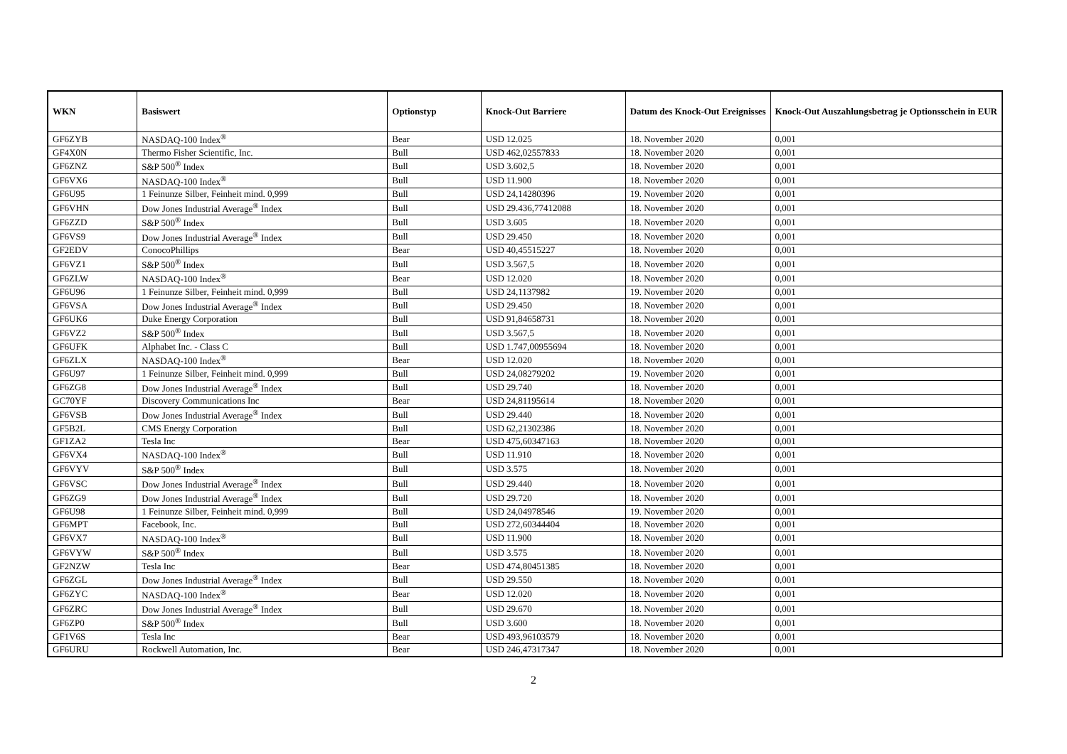| WKN | Basiswert | Optionstyp | Knock-Out Barriere | Datum des Knock-Out Ereignisses | Knock-Out Auszahlungsbetrag je Optionsschein in EUR |
| --- | --- | --- | --- | --- | --- |
| GF6ZYB | NASDAQ-100 Index<sup>®</sup> | Bear | USD 12.025 | 18. November 2020 | 0,001 |
| GF4X0N | Thermo Fisher Scientific, Inc. | Bull | USD 462,02557833 | 18. November 2020 | 0,001 |
| GF6ZNZ | S&P 500<sup>®</sup> Index | Bull | USD 3.602,5 | 18. November 2020 | 0,001 |
| GF6VX6 | NASDAQ-100 Index<sup>®</sup> | Bull | USD 11.900 | 18. November 2020 | 0,001 |
| GF6U95 | 1 Feinunze Silber, Feinheit mind. 0,999 | Bull | USD 24,14280396 | 19. November 2020 | 0,001 |
| GF6VHN | Dow Jones Industrial Average<sup>®</sup> Index | Bull | USD 29.436,77412088 | 18. November 2020 | 0,001 |
| GF6ZZD | S&P 500<sup>®</sup> Index | Bull | USD 3.605 | 18. November 2020 | 0,001 |
| GF6VS9 | Dow Jones Industrial Average<sup>®</sup> Index | Bull | USD 29.450 | 18. November 2020 | 0,001 |
| GF2EDV | ConocoPhillips | Bear | USD 40,45515227 | 18. November 2020 | 0,001 |
| GF6VZ1 | S&P 500<sup>®</sup> Index | Bull | USD 3.567,5 | 18. November 2020 | 0,001 |
| GF6ZLW | NASDAQ-100 Index<sup>®</sup> | Bear | USD 12.020 | 18. November 2020 | 0,001 |
| GF6U96 | 1 Feinunze Silber, Feinheit mind. 0,999 | Bull | USD 24,1137982 | 19. November 2020 | 0,001 |
| GF6VSA | Dow Jones Industrial Average<sup>®</sup> Index | Bull | USD 29.450 | 18. November 2020 | 0,001 |
| GF6UK6 | Duke Energy Corporation | Bull | USD 91,84658731 | 18. November 2020 | 0,001 |
| GF6VZ2 | S&P 500<sup>®</sup> Index | Bull | USD 3.567,5 | 18. November 2020 | 0,001 |
| GF6UFK | Alphabet Inc. - Class C | Bull | USD 1.747,00955694 | 18. November 2020 | 0,001 |
| GF6ZLX | NASDAQ-100 Index<sup>®</sup> | Bear | USD 12.020 | 18. November 2020 | 0,001 |
| GF6U97 | 1 Feinunze Silber, Feinheit mind. 0,999 | Bull | USD 24,08279202 | 19. November 2020 | 0,001 |
| GF6ZG8 | Dow Jones Industrial Average<sup>®</sup> Index | Bull | USD 29.740 | 18. November 2020 | 0,001 |
| GC70YF | Discovery Communications Inc | Bear | USD 24,81195614 | 18. November 2020 | 0,001 |
| GF6VSB | Dow Jones Industrial Average<sup>®</sup> Index | Bull | USD 29.440 | 18. November 2020 | 0,001 |
| GF5B2L | CMS Energy Corporation | Bull | USD 62,21302386 | 18. November 2020 | 0,001 |
| GF1ZA2 | Tesla Inc | Bear | USD 475,60347163 | 18. November 2020 | 0,001 |
| GF6VX4 | NASDAQ-100 Index<sup>®</sup> | Bull | USD 11.910 | 18. November 2020 | 0,001 |
| GF6VYV | S&P 500<sup>®</sup> Index | Bull | USD 3.575 | 18. November 2020 | 0,001 |
| GF6VSC | Dow Jones Industrial Average<sup>®</sup> Index | Bull | USD 29.440 | 18. November 2020 | 0,001 |
| GF6ZG9 | Dow Jones Industrial Average<sup>®</sup> Index | Bull | USD 29.720 | 18. November 2020 | 0,001 |
| GF6U98 | 1 Feinunze Silber, Feinheit mind. 0,999 | Bull | USD 24,04978546 | 19. November 2020 | 0,001 |
| GF6MPT | Facebook, Inc. | Bull | USD 272,60344404 | 18. November 2020 | 0,001 |
| GF6VX7 | NASDAQ-100 Index<sup>®</sup> | Bull | USD 11.900 | 18. November 2020 | 0,001 |
| GF6VYW | S&P 500<sup>®</sup> Index | Bull | USD 3.575 | 18. November 2020 | 0,001 |
| GF2NZW | Tesla Inc | Bear | USD 474,80451385 | 18. November 2020 | 0,001 |
| GF6ZGL | Dow Jones Industrial Average<sup>®</sup> Index | Bull | USD 29.550 | 18. November 2020 | 0,001 |
| GF6ZYC | NASDAQ-100 Index<sup>®</sup> | Bear | USD 12.020 | 18. November 2020 | 0,001 |
| GF6ZRC | Dow Jones Industrial Average<sup>®</sup> Index | Bull | USD 29.670 | 18. November 2020 | 0,001 |
| GF6ZP0 | S&P 500<sup>®</sup> Index | Bull | USD 3.600 | 18. November 2020 | 0,001 |
| GF1V6S | Tesla Inc | Bear | USD 493,96103579 | 18. November 2020 | 0,001 |
| GF6URU | Rockwell Automation, Inc. | Bear | USD 246,47317347 | 18. November 2020 | 0,001 |
2